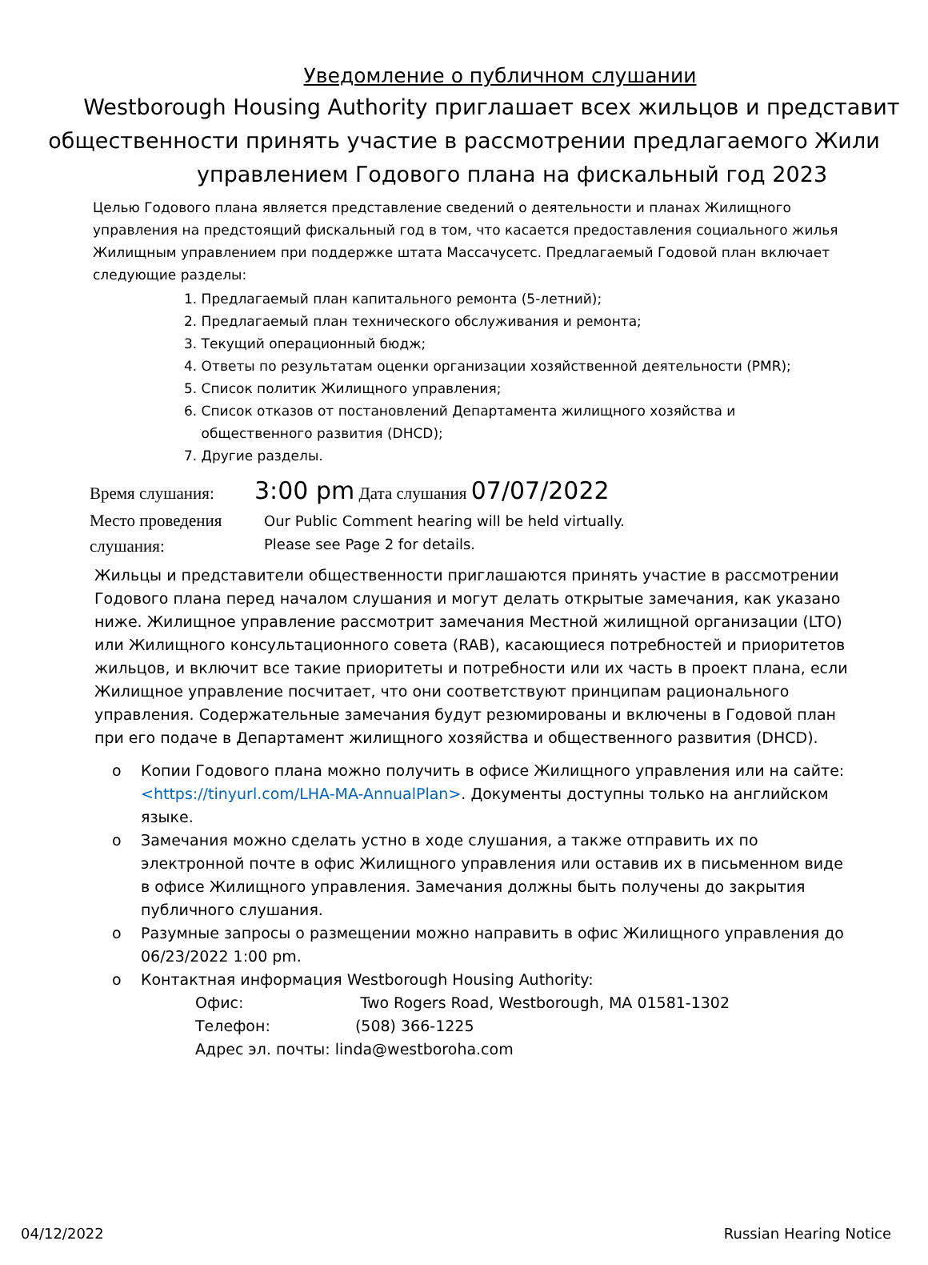Уведомление о публичном слушании
Westborough Housing Authority приглашает всех жильцов и представит
общественности принять участие в рассмотрении предлагаемого Жили
управлением Годового плана на фискальный год 2023
Целью Годового плана является представление сведений о деятельности и планах Жилищного управления на предстоящий фискальный год в том, что касается предоставления социального жилья Жилищным управлением при поддержке штата Массачусетс. Предлагаемый Годовой план включает следующие разделы:
1. Предлагаемый план капитального ремонта (5-летний);
2. Предлагаемый план технического обслуживания и ремонта;
3. Текущий операционный бюдж;
4. Ответы по результатам оценки организации хозяйственной деятельности (PMR);
5. Список политик Жилищного управления;
6. Список отказов от постановлений Департамента жилищного хозяйства и
общественного развития (DHCD);
7. Другие разделы.
Время слушания: 3:00 pm Дата слушания 07/07/2022
Место проведения слушания: Our Public Comment hearing will be held virtually.
Please see Page 2 for details.
Жильцы и представители общественности приглашаются принять участие в рассмотрении Годового плана перед началом слушания и могут делать открытые замечания, как указано ниже. Жилищное управление рассмотрит замечания Местной жилищной организации (LTO) или Жилищного консультационного совета (RAB), касающиеся потребностей и приоритетов жильцов, и включит все такие приоритеты и потребности или их часть в проект плана, если Жилищное управление посчитает, что они соответствуют принципам рационального управления. Содержательные замечания будут резюмированы и включены в Годовой план при его подаче в Департамент жилищного хозяйства и общественного развития (DHCD).
o Копии Годового плана можно получить в офисе Жилищного управления или на сайте: <https://tinyurl.com/LHA-MA-AnnualPlan>. Документы доступны только на английском языке.
o Замечания можно сделать устно в ходе слушания, а также отправить их по электронной почте в офис Жилищного управления или оставив их в письменном виде в офисе Жилищного управления. Замечания должны быть получены до закрытия публичного слушания.
o Разумные запросы о размещении можно направить в офис Жилищного управления до 06/23/2022 1:00 pm.
o Контактная информация Westborough Housing Authority:
Офис: Two Rogers Road, Westborough, MA 01581-1302
Телефон: (508) 366-1225
Адрес эл. почты: linda@westboroha.com
04/12/2022 Russian Hearing Notice